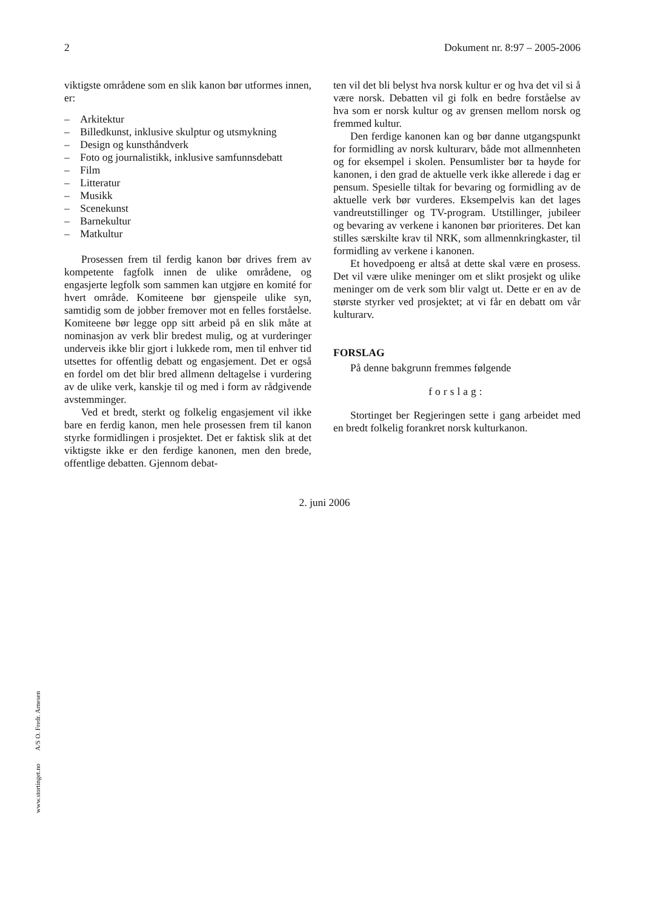2 Dokument nr. 8:97 – 2005-2006
viktigste områdene som en slik kanon bør utformes innen, er:
– Arkitektur
– Billedkunst, inklusive skulptur og utsmykning
– Design og kunsthåndverk
– Foto og journalistikk, inklusive samfunnsdebatt
– Film
– Litteratur
– Musikk
– Scenekunst
– Barnekultur
– Matkultur
Prosessen frem til ferdig kanon bør drives frem av kompetente fagfolk innen de ulike områdene, og engasjerte legfolk som sammen kan utgjøre en komité for hvert område. Komiteene bør gjenspeile ulike syn, samtidig som de jobber fremover mot en felles forståelse. Komiteene bør legge opp sitt arbeid på en slik måte at nominasjon av verk blir bredest mulig, og at vurderinger underveis ikke blir gjort i lukkede rom, men til enhver tid utsettes for offentlig debatt og engasjement. Det er også en fordel om det blir bred allmenn deltagelse i vurdering av de ulike verk, kanskje til og med i form av rådgivende avstemminger.
Ved et bredt, sterkt og folkelig engasjement vil ikke bare en ferdig kanon, men hele prosessen frem til kanon styrke formidlingen i prosjektet. Det er faktisk slik at det viktigste ikke er den ferdige kanonen, men den brede, offentlige debatten. Gjennom debat-
ten vil det bli belyst hva norsk kultur er og hva det vil si å være norsk. Debatten vil gi folk en bedre forståelse av hva som er norsk kultur og av grensen mellom norsk og fremmed kultur.
Den ferdige kanonen kan og bør danne utgangspunkt for formidling av norsk kulturarv, både mot allmennheten og for eksempel i skolen. Pensumlister bør ta høyde for kanonen, i den grad de aktuelle verk ikke allerede i dag er pensum. Spesielle tiltak for bevaring og formidling av de aktuelle verk bør vurderes. Eksempelvis kan det lages vandreutstillinger og TV-program. Utstillinger, jubileer og bevaring av verkene i kanonen bør prioriteres. Det kan stilles særskilte krav til NRK, som allmennkringkaster, til formidling av verkene i kanonen.
Et hovedpoeng er altså at dette skal være en prosess. Det vil være ulike meninger om et slikt prosjekt og ulike meninger om de verk som blir valgt ut. Dette er en av de største styrker ved prosjektet; at vi får en debatt om vår kulturarv.
FORSLAG
På denne bakgrunn fremmes følgende
forslag:
Stortinget ber Regjeringen sette i gang arbeidet med en bredt folkelig forankret norsk kulturkanon.
2. juni 2006
www.stortinget.no A/S O. Fredr. Arnesen